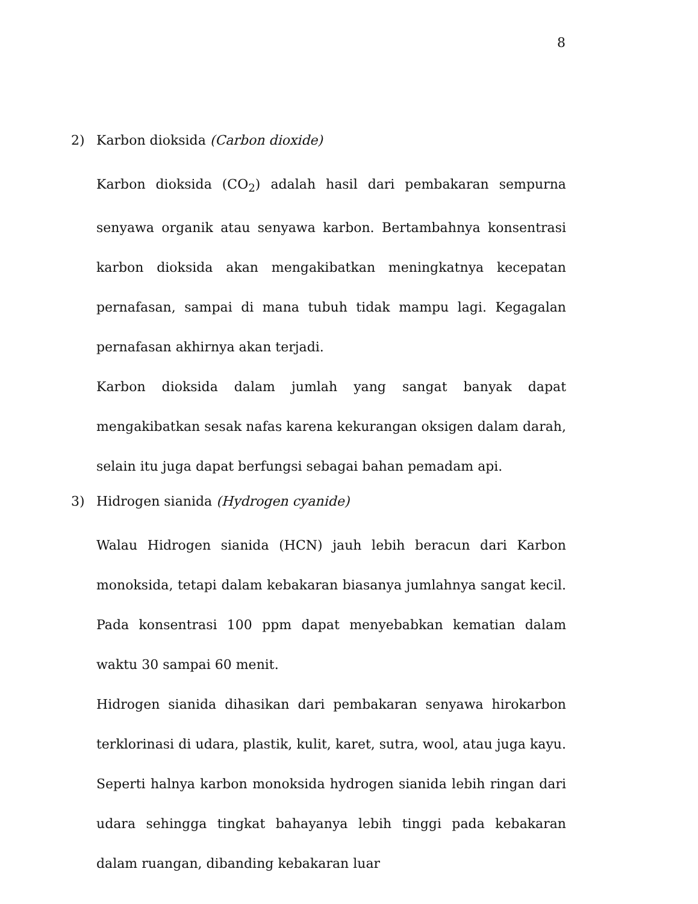8
2) Karbon dioksida (Carbon dioxide)
Karbon dioksida (CO<sub>2</sub>) adalah hasil dari pembakaran sempurna senyawa organik atau senyawa karbon. Bertambahnya konsentrasi karbon dioksida akan mengakibatkan meningkatnya kecepatan pernafasan, sampai di mana tubuh tidak mampu lagi. Kegagalan pernafasan akhirnya akan terjadi.
Karbon dioksida dalam jumlah yang sangat banyak dapat mengakibatkan sesak nafas karena kekurangan oksigen dalam darah, selain itu juga dapat berfungsi sebagai bahan pemadam api.
3) Hidrogen sianida (Hydrogen cyanide)
Walau Hidrogen sianida (HCN) jauh lebih beracun dari Karbon monoksida, tetapi dalam kebakaran biasanya jumlahnya sangat kecil. Pada konsentrasi 100 ppm dapat menyebabkan kematian dalam waktu 30 sampai 60 menit.
Hidrogen sianida dihasikan dari pembakaran senyawa hirokarbon terklorinasi di udara, plastik, kulit, karet, sutra, wool, atau juga kayu. Seperti halnya karbon monoksida hydrogen sianida lebih ringan dari udara sehingga tingkat bahayanya lebih tinggi pada kebakaran dalam ruangan, dibanding kebakaran luar